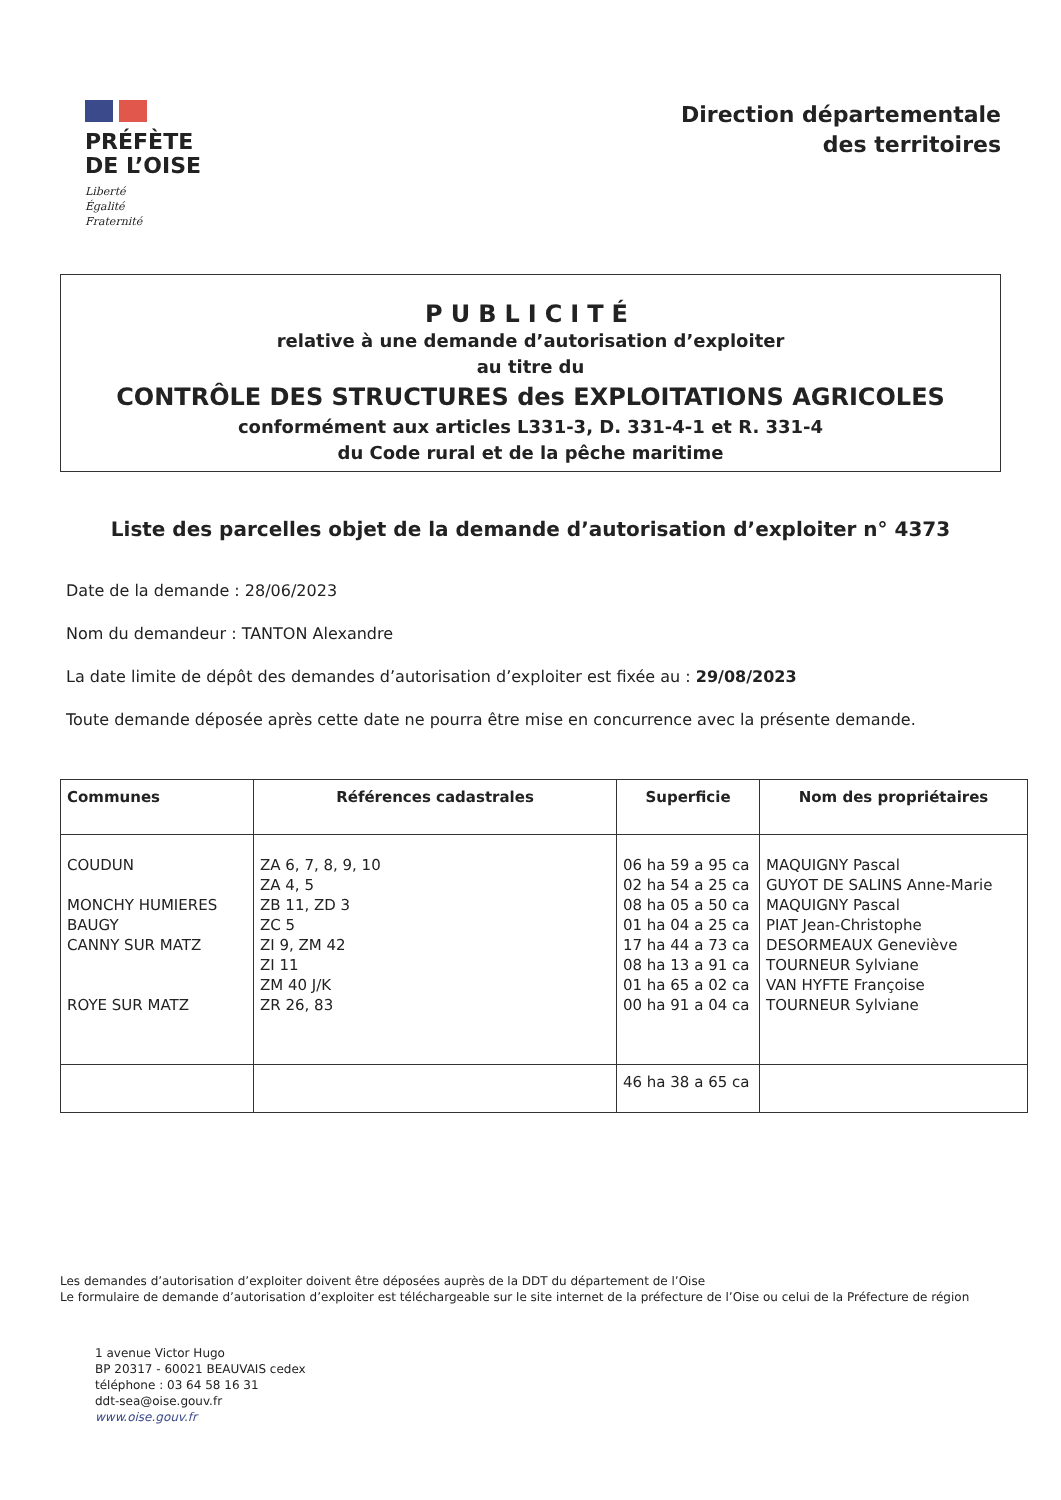PRÉFÈTE
DE L’OISE
Liberté
Égalité
Fraternité
Direction départementale
des territoires
PUBLICITÉ
relative à une demande d’autorisation d’exploiter
au titre du
CONTRÔLE DES STRUCTURES des EXPLOITATIONS AGRICOLES
conformément aux articles L331-3, D. 331-4-1 et R. 331-4
du Code rural et de la pêche maritime
Liste des parcelles objet de la demande d’autorisation d’exploiter n° 4373
Date de la demande : 28/06/2023
Nom du demandeur : TANTON Alexandre
La date limite de dépôt des demandes d’autorisation d’exploiter est fixée au : 29/08/2023
Toute demande déposée après cette date ne pourra être mise en concurrence avec la présente demande.
| Communes | Références cadastrales | Superficie | Nom des propriétaires |
| --- | --- | --- | --- |
| COUDUN MONCHY HUMIERES BAUGY CANNY SUR MATZ ROYE SUR MATZ | ZA 6, 7, 8, 9, 10 ZA 4, 5 ZB 11, ZD 3 ZC 5 ZI 9, ZM 42 ZI 11 ZM 40 J/K ZR 26, 83 | 06 ha 59 a 95 ca 02 ha 54 a 25 ca 08 ha 05 a 50 ca 01 ha 04 a 25 ca 17 ha 44 a 73 ca 08 ha 13 a 91 ca 01 ha 65 a 02 ca 00 ha 91 a 04 ca | MAQUIGNY Pascal GUYOT DE SALINS Anne-Marie MAQUIGNY Pascal PIAT Jean-Christophe DESORMEAUX Geneviève TOURNEUR Sylviane VAN HYFTE Françoise TOURNEUR Sylviane |
| | | 46 ha 38 a 65 ca | |
Les demandes d’autorisation d’exploiter doivent être déposées auprès de la DDT du département de l’Oise
Le formulaire de demande d’autorisation d’exploiter est téléchargeable sur le site internet de la préfecture de l’Oise ou celui de la Préfecture de région
1 avenue Victor Hugo
BP 20317 - 60021 BEAUVAIS cedex
téléphone : 03 64 58 16 31
ddt-sea@oise.gouv.fr
www.oise.gouv.fr